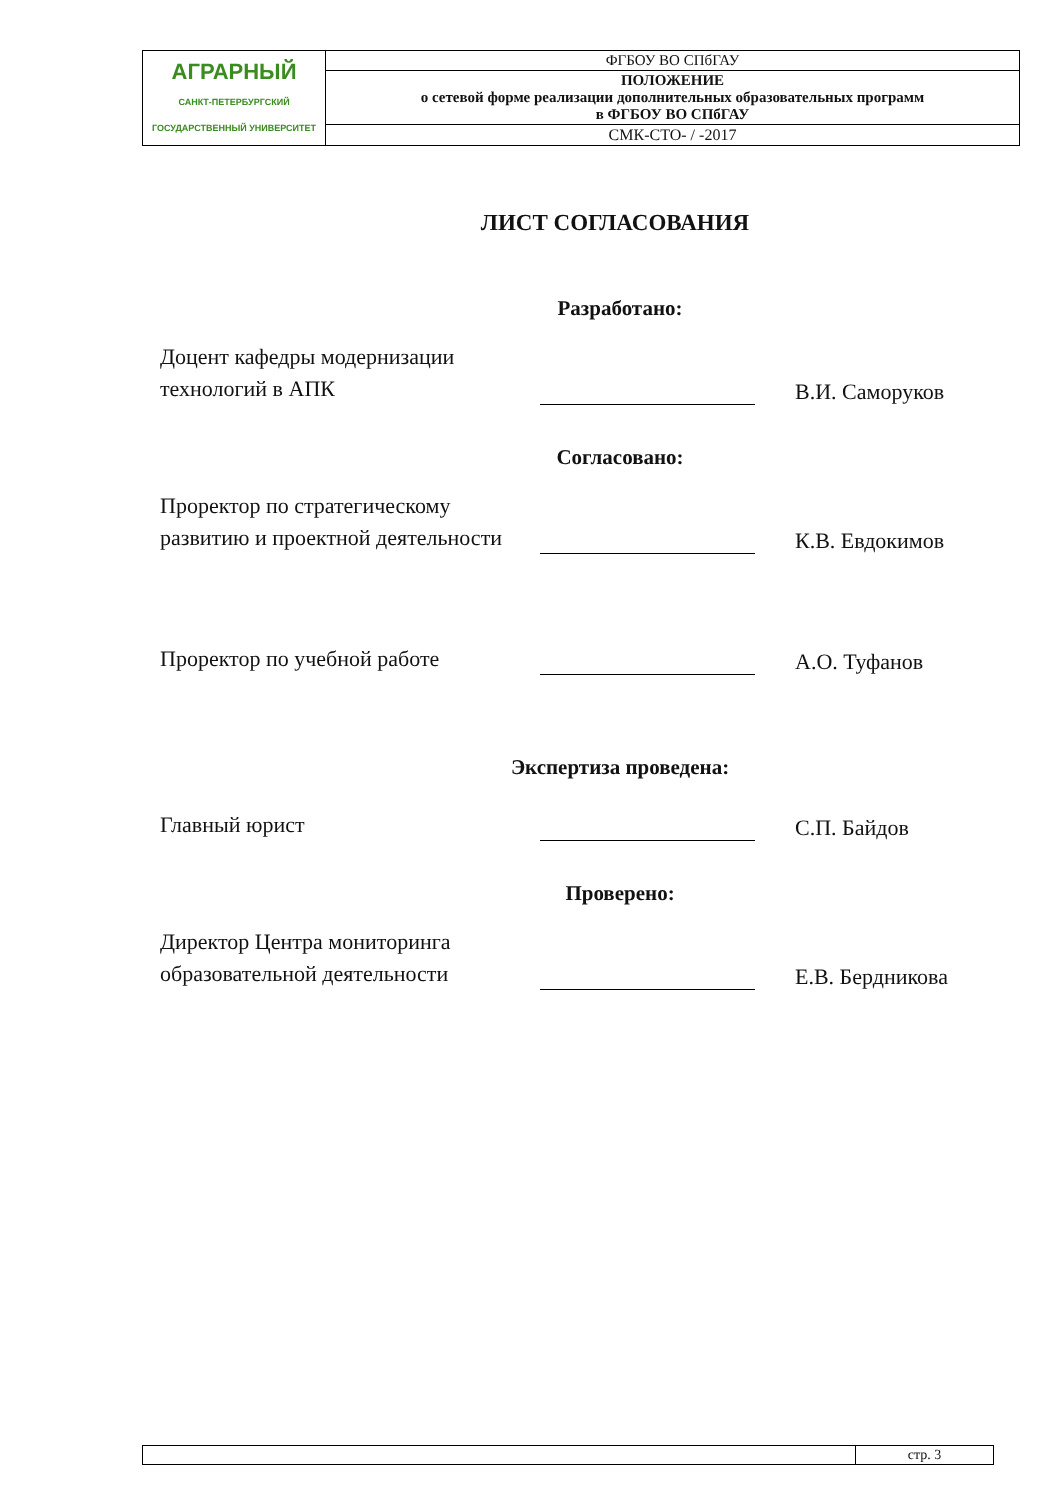| АГРАРНЫЙ САНКТ-ПЕТЕРБУРГСКИЙ ГОСУДАРСТВЕННЫЙ УНИВЕРСИТЕТ | ФГБОУ ВО СПбГАУ |
| | ПОЛОЖЕНИЕ о сетевой форме реализации дополнительных образовательных программ в ФГБОУ ВО СПбГАУ |
| | СМК-СТО- / -2017 |
ЛИСТ СОГЛАСОВАНИЯ
Разработано:
Доцент кафедры модернизации технологий в АПК
В.И. Саморуков
Согласовано:
Проректор по стратегическому развитию и проектной деятельности
К.В. Евдокимов
Проректор по учебной работе
А.О. Туфанов
Экспертиза проведена:
Главный юрист
С.П. Байдов
Проверено:
Директор Центра мониторинга образовательной деятельности
Е.В. Бердникова
| | стр. 3 |